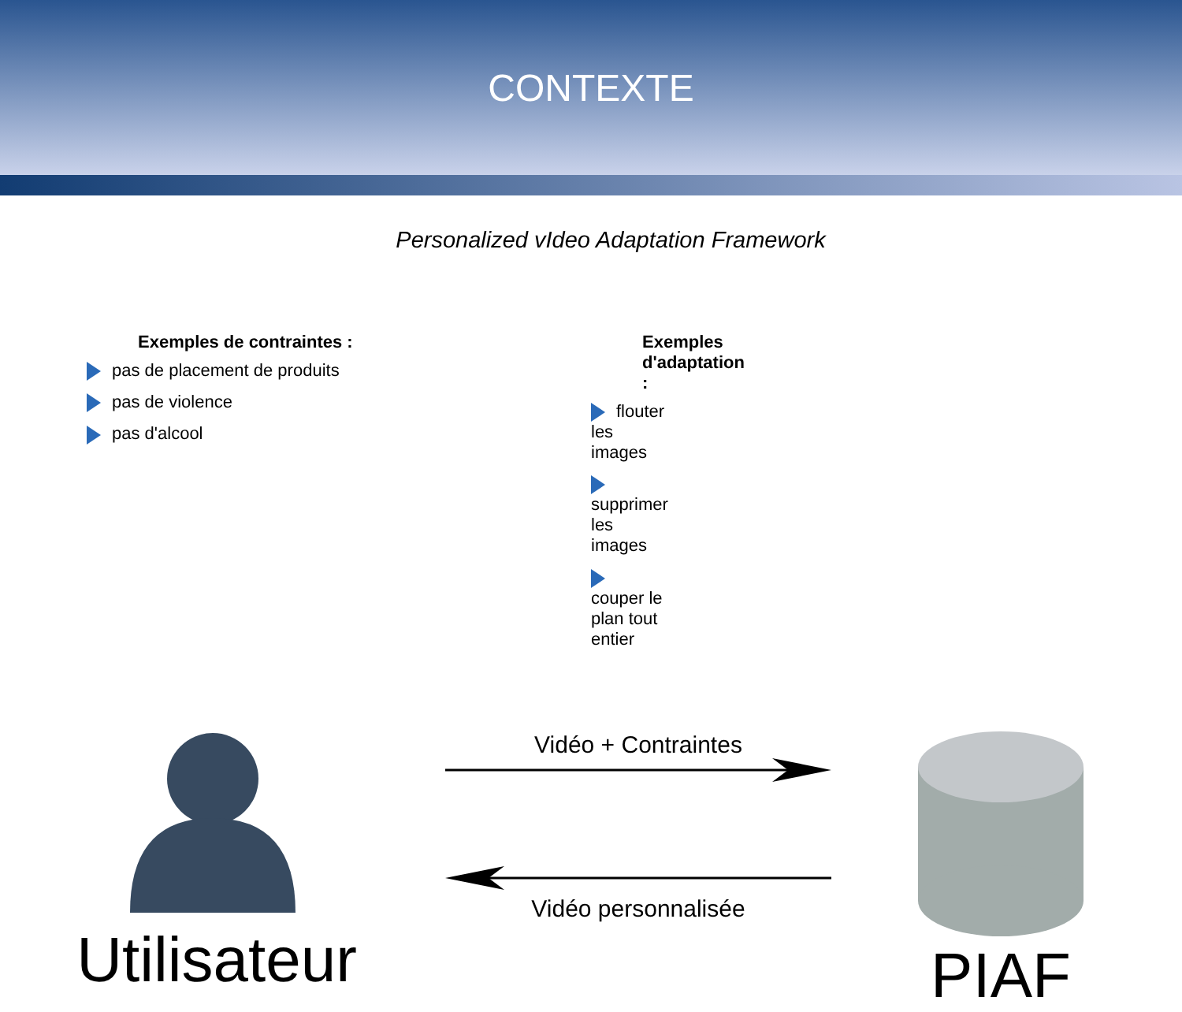CONTEXTE
Personalized vIdeo Adaptation Framework
Exemples de contraintes :
pas de placement de produits
pas de violence
pas d'alcool
Exemples d'adaptation :
flouter les images
supprimer les images
couper le plan tout entier
Utilisateur
Vidéo + Contraintes
Vidéo personnalisée
PIAF